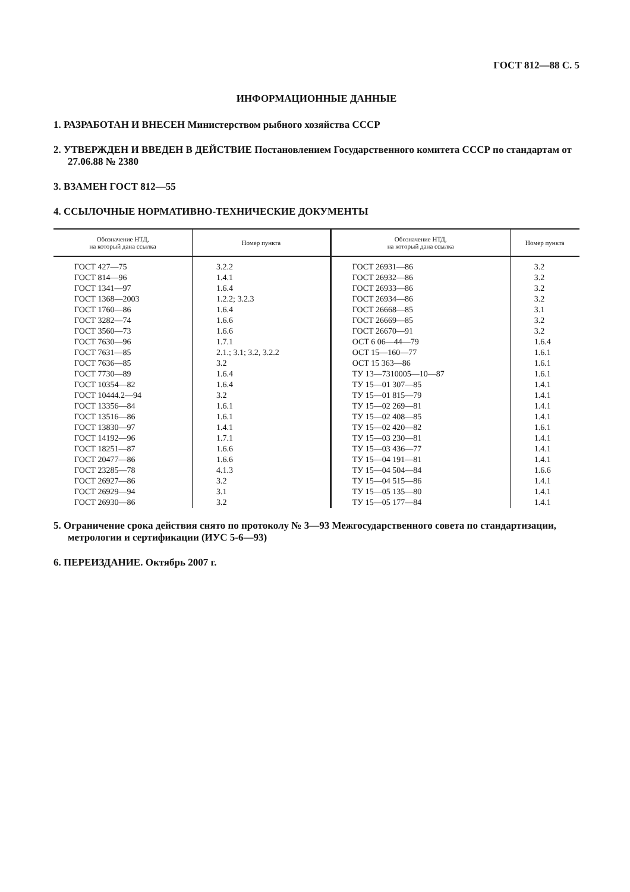ГОСТ 812—88 С. 5
ИНФОРМАЦИОННЫЕ ДАННЫЕ
1. РАЗРАБОТАН И ВНЕСЕН Министерством рыбного хозяйства СССР
2. УТВЕРЖДЕН И ВВЕДЕН В ДЕЙСТВИЕ Постановлением Государственного комитета СССР по стандартам от 27.06.88 № 2380
3. ВЗАМЕН ГОСТ 812—55
4. ССЫЛОЧНЫЕ НОРМАТИВНО-ТЕХНИЧЕСКИЕ ДОКУМЕНТЫ
| Обозначение НТД, на который дана ссылка | Номер пункта | Обозначение НТД, на который дана ссылка | Номер пункта |
| --- | --- | --- | --- |
| ГОСТ 427—75 | 3.2.2 | ГОСТ 26931—86 | 3.2 |
| ГОСТ 814—96 | 1.4.1 | ГОСТ 26932—86 | 3.2 |
| ГОСТ 1341—97 | 1.6.4 | ГОСТ 26933—86 | 3.2 |
| ГОСТ 1368—2003 | 1.2.2; 3.2.3 | ГОСТ 26934—86 | 3.2 |
| ГОСТ 1760—86 | 1.6.4 | ГОСТ 26668—85 | 3.1 |
| ГОСТ 3282—74 | 1.6.6 | ГОСТ 26669—85 | 3.2 |
| ГОСТ 3560—73 | 1.6.6 | ГОСТ 26670—91 | 3.2 |
| ГОСТ 7630—96 | 1.7.1 | ОСТ 6 06—44—79 | 1.6.4 |
| ГОСТ 7631—85 | 2.1.; 3.1; 3.2, 3.2.2 | ОСТ 15—160—77 | 1.6.1 |
| ГОСТ 7636—85 | 3.2 | ОСТ 15 363—86 | 1.6.1 |
| ГОСТ 7730—89 | 1.6.4 | ТУ 13—7310005—10—87 | 1.6.1 |
| ГОСТ 10354—82 | 1.6.4 | ТУ 15—01 307—85 | 1.4.1 |
| ГОСТ 10444.2—94 | 3.2 | ТУ 15—01 815—79 | 1.4.1 |
| ГОСТ 13356—84 | 1.6.1 | ТУ 15—02 269—81 | 1.4.1 |
| ГОСТ 13516—86 | 1.6.1 | ТУ 15—02 408—85 | 1.4.1 |
| ГОСТ 13830—97 | 1.4.1 | ТУ 15—02 420—82 | 1.6.1 |
| ГОСТ 14192—96 | 1.7.1 | ТУ 15—03 230—81 | 1.4.1 |
| ГОСТ 18251—87 | 1.6.6 | ТУ 15—03 436—77 | 1.4.1 |
| ГОСТ 20477—86 | 1.6.6 | ТУ 15—04 191—81 | 1.4.1 |
| ГОСТ 23285—78 | 4.1.3 | ТУ 15—04 504—84 | 1.6.6 |
| ГОСТ 26927—86 | 3.2 | ТУ 15—04 515—86 | 1.4.1 |
| ГОСТ 26929—94 | 3.1 | ТУ 15—05 135—80 | 1.4.1 |
| ГОСТ 26930—86 | 3.2 | ТУ 15—05 177—84 | 1.4.1 |
5. Ограничение срока действия снято по протоколу № 3—93 Межгосударственного совета по стандартизации, метрологии и сертификации (ИУС 5-6—93)
6. ПЕРЕИЗДАНИЕ. Октябрь 2007 г.